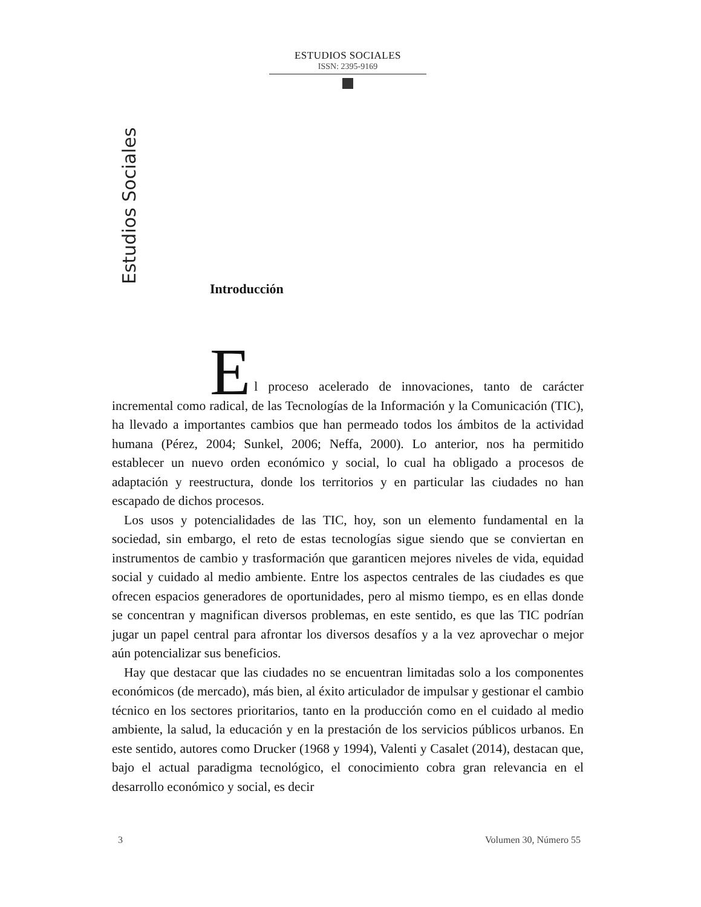ESTUDIOS SOCIALES
ISSN: 2395-9169
Estudios Sociales
Introducción
E
l proceso acelerado de innovaciones, tanto de carácter incremental como radical, de las Tecnologías de la Información y la Comunicación (TIC), ha llevado a importantes cambios que han permeado todos los ámbitos de la actividad humana (Pérez, 2004; Sunkel, 2006; Neffa, 2000). Lo anterior, nos ha permitido establecer un nuevo orden económico y social, lo cual ha obligado a procesos de adaptación y reestructura, donde los territorios y en particular las ciudades no han escapado de dichos procesos.
Los usos y potencialidades de las TIC, hoy, son un elemento fundamental en la sociedad, sin embargo, el reto de estas tecnologías sigue siendo que se conviertan en instrumentos de cambio y trasformación que garanticen mejores niveles de vida, equidad social y cuidado al medio ambiente. Entre los aspectos centrales de las ciudades es que ofrecen espacios generadores de oportunidades, pero al mismo tiempo, es en ellas donde se concentran y magnifican diversos problemas, en este sentido, es que las TIC podrían jugar un papel central para afrontar los diversos desafíos y a la vez aprovechar o mejor aún potencializar sus beneficios.
Hay que destacar que las ciudades no se encuentran limitadas solo a los componentes económicos (de mercado), más bien, al éxito articulador de impulsar y gestionar el cambio técnico en los sectores prioritarios, tanto en la producción como en el cuidado al medio ambiente, la salud, la educación y en la prestación de los servicios públicos urbanos. En este sentido, autores como Drucker (1968 y 1994), Valenti y Casalet (2014), destacan que, bajo el actual paradigma tecnológico, el conocimiento cobra gran relevancia en el desarrollo económico y social, es decir
3 Volumen 30, Número 55